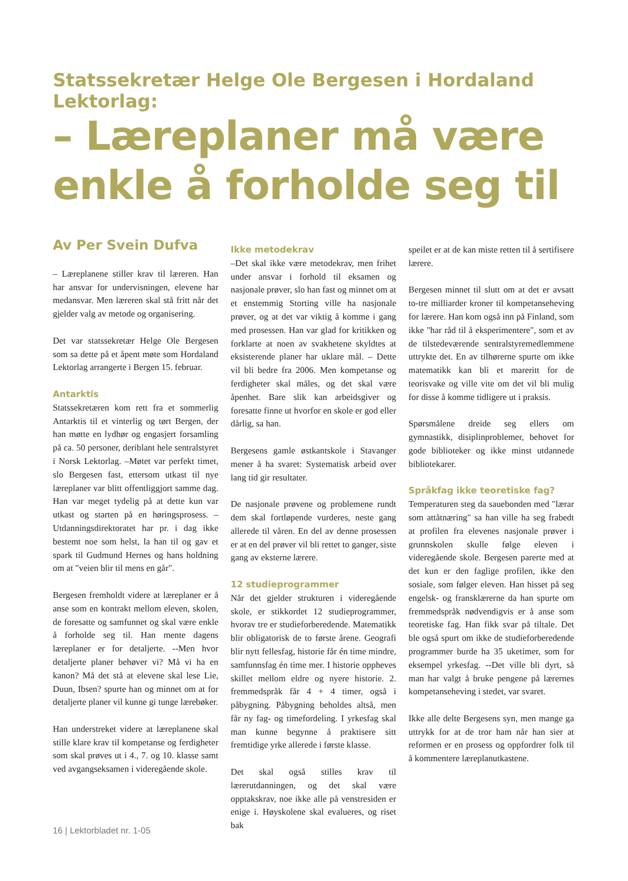Statssekretær Helge Ole Bergesen i Hordaland Lektorlag:
– Læreplaner må være enkle å forholde seg til
Av Per Svein Dufva
– Læreplanene stiller krav til læreren. Han har ansvar for undervisningen, elevene har medansvar. Men læreren skal stå fritt når det gjelder valg av metode og organisering.
Det var statssekretær Helge Ole Bergesen som sa dette på et åpent møte som Hordaland Lektorlag arrangerte i Bergen 15. februar.
Antarktis
Statssekretæren kom rett fra et sommerlig Antarktis til et vinterlig og tørt Bergen, der han møtte en lydhør og engasjert forsamling på ca. 50 personer, deriblant hele sentralstyret i Norsk Lektorlag. –Møtet var perfekt timet, slo Bergesen fast, ettersom utkast til nye læreplaner var blitt offentliggjort samme dag. Han var meget tydelig på at dette kun var utkast og starten på en høringsprosess. –Utdanningsdirektoratet har pr. i dag ikke bestemt noe som helst, la han til og gav et spark til Gudmund Hernes og hans holdning om at "veien blir til mens en går".
Bergesen fremholdt videre at læreplaner er å anse som en kontrakt mellom eleven, skolen, de foresatte og samfunnet og skal være enkle å forholde seg til. Han mente dagens læreplaner er for detaljerte. --Men hvor detaljerte planer behøver vi? Må vi ha en kanon? Må det stå at elevene skal lese Lie, Duun, Ibsen? spurte han og minnet om at for detaljerte planer vil kunne gi tunge lærebøker.
Han understreket videre at læreplanene skal stille klare krav til kompetanse og ferdigheter som skal prøves ut i 4., 7. og 10. klasse samt ved avgangseksamen i videregående skole.
Ikke metodekrav
–Det skal ikke være metodekrav, men frihet under ansvar i forhold til eksamen og nasjonale prøver, slo han fast og minnet om at et enstemmig Storting ville ha nasjonale prøver, og at det var viktig å komme i gang med prosessen. Han var glad for kritikken og forklarte at noen av svakhetene skyldtes at eksisterende planer har uklare mål. – Dette vil bli bedre fra 2006. Men kompetanse og ferdigheter skal måles, og det skal være åpenhet. Bare slik kan arbeidsgiver og foresatte finne ut hvorfor en skole er god eller dårlig, sa han.
Bergesens gamle østkantskole i Stavanger mener å ha svaret: Systematisk arbeid over lang tid gir resultater.
De nasjonale prøvene og problemene rundt dem skal fortløpende vurderes, neste gang allerede til våren. En del av denne prosessen er at en del prøver vil bli rettet to ganger, siste gang av eksterne lærere.
12 studieprogrammer
Når det gjelder strukturen i videregående skole, er stikkordet 12 studieprogrammer, hvorav tre er studieforberedende. Matematikk blir obligatorisk de to første årene. Geografi blir nytt fellesfag, historie får én time mindre, samfunnsfag én time mer. I historie oppheves skillet mellom eldre og nyere historie. 2. fremmedspråk får 4 + 4 timer, også i påbygning. Påbygning beholdes altså, men får ny fag- og timefordeling. I yrkesfag skal man kunne begynne å praktisere sitt fremtidige yrke allerede i første klasse.
Det skal også stilles krav til lærerutdanningen, og det skal være opptakskrav, noe ikke alle på venstresiden er enige i. Høyskolene skal evalueres, og riset bak
speilet er at de kan miste retten til å sertifisere lærere.
Bergesen minnet til slutt om at det er avsatt to-tre milliarder kroner til kompetanseheving for lærere. Han kom også inn på Finland, som ikke "har råd til å eksperimentere", som et av de tilstedeværende sentralstyremedlemmene uttrykte det. En av tilhørerne spurte om ikke matematikk kan bli et mareritt for de teorisvake og ville vite om det vil bli mulig for disse å komme tidligere ut i praksis.
Spørsmålene dreide seg ellers om gymnastikk, disiplinproblemer, behovet for gode biblioteker og ikke minst utdannede bibliotekarer.
Språkfag ikke teoretiske fag?
Temperaturen steg da sauebonden med "lærar som attåtnæring" sa han ville ha seg frabedt at profilen fra elevenes nasjonale prøver i grunnskolen skulle følge eleven i videregående skole. Bergesen parerte med at det kun er den faglige profilen, ikke den sosiale, som følger eleven. Han hisset på seg engelsk- og fransklærerne da han spurte om fremmedspråk nødvendigvis er å anse som teoretiske fag. Han fikk svar på tiltale. Det ble også spurt om ikke de studieforberedende programmer burde ha 35 uketimer, som for eksempel yrkesfag. --Det ville bli dyrt, så man har valgt å bruke pengene på lærernes kompetanseheving i stedet, var svaret.
Ikke alle delte Bergesens syn, men mange ga uttrykk for at de tror ham når han sier at reformen er en prosess og oppfordrer folk til å kommentere læreplanutkastene.
16 | Lektorbladet nr. 1-05